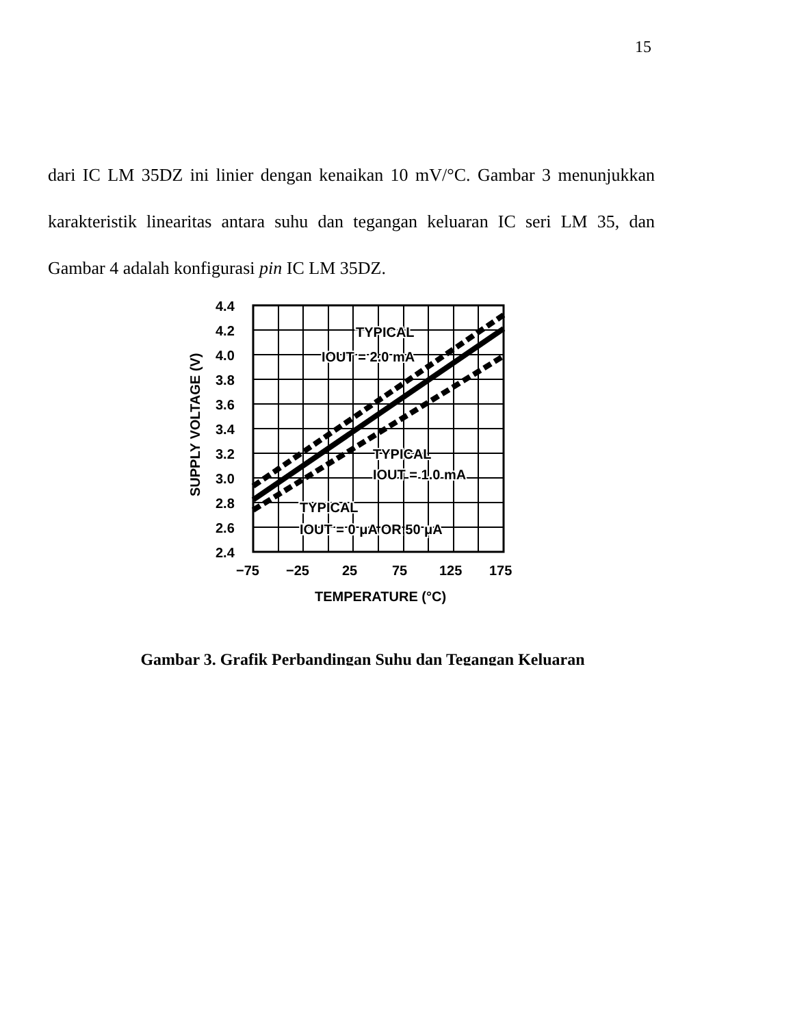15
dari IC LM 35DZ ini linier dengan kenaikan 10 mV/°C. Gambar 3 menunjukkan karakteristik linearitas antara suhu dan tegangan keluaran IC seri LM 35, dan Gambar 4 adalah konfigurasi pin IC LM 35DZ.
4.4
4.2
4.0
3.8
3.6
3.4
3.2
3.0
2.8
2.6
2.4
−75
−25
25
75
125
175
TEMPERATURE (°C)
SUPPLY VOLTAGE (V)
TYPICAL
IOUT = 2.0 mA
TYPICAL
IOUT = 1.0 mA
TYPICAL
IOUT = 0 μA OR 50 μA
Gambar 3. Grafik Perbandingan Suhu dan Tegangan Keluaran